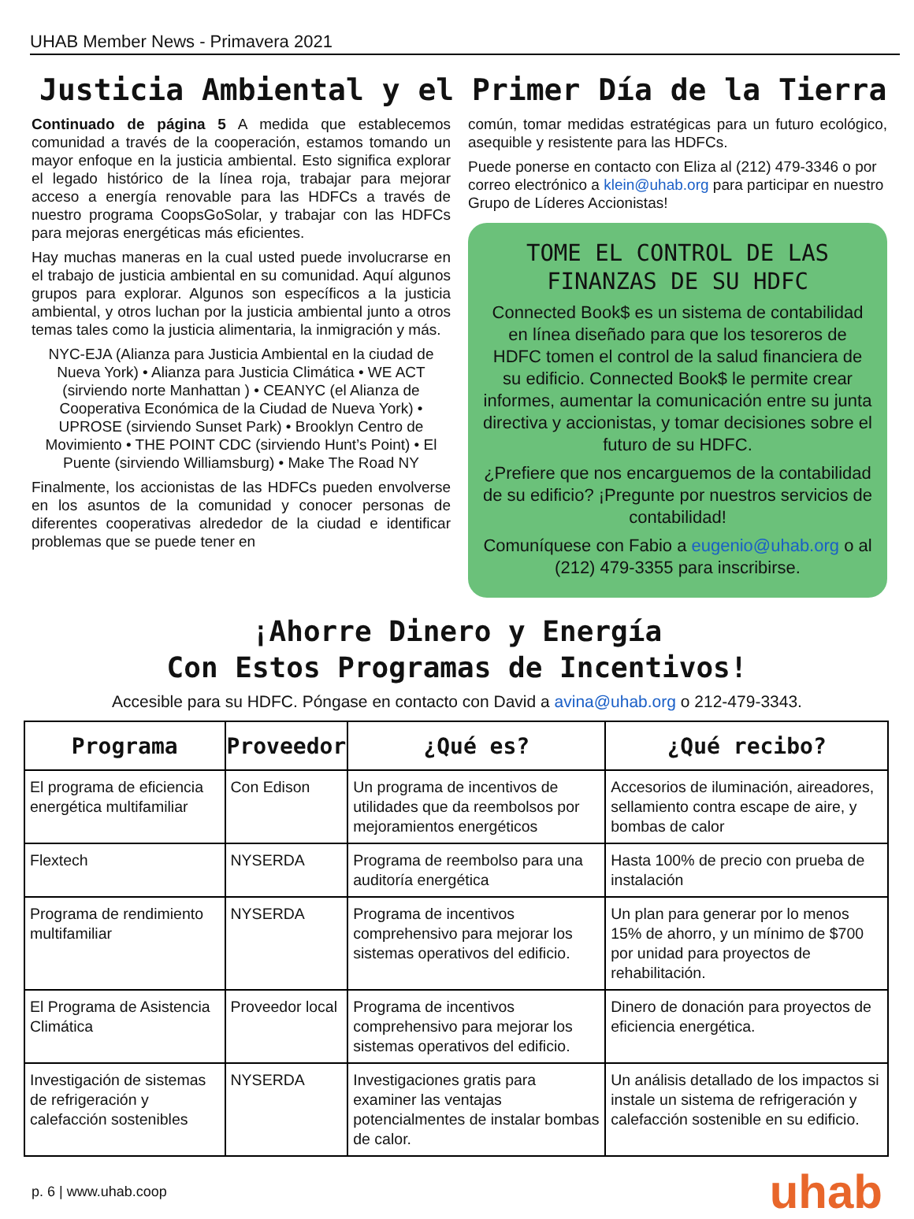UHAB Member News - Primavera 2021
Justicia Ambiental y el Primer Día de la Tierra
Continuado de página 5 A medida que establecemos comunidad a través de la cooperación, estamos tomando un mayor enfoque en la justicia ambiental. Esto significa explorar el legado histórico de la línea roja, trabajar para mejorar acceso a energía renovable para las HDFCs a través de nuestro programa CoopsGoSolar, y trabajar con las HDFCs para mejoras energéticas más eficientes.
Hay muchas maneras en la cual usted puede involucrarse en el trabajo de justicia ambiental en su comunidad. Aquí algunos grupos para explorar. Algunos son específicos a la justicia ambiental, y otros luchan por la justicia ambiental junto a otros temas tales como la justicia alimentaria, la inmigración y más.
NYC-EJA (Alianza para Justicia Ambiental en la ciudad de Nueva York) • Alianza para Justicia Climática • WE ACT (sirviendo norte Manhattan ) • CEANYC (el Alianza de Cooperativa Económica de la Ciudad de Nueva York) • UPROSE (sirviendo Sunset Park) • Brooklyn Centro de Movimiento • THE POINT CDC (sirviendo Hunt’s Point) • El Puente (sirviendo Williamsburg) • Make The Road NY
Finalmente, los accionistas de las HDFCs pueden envolverse en los asuntos de la comunidad y conocer personas de diferentes cooperativas alrededor de la ciudad e identificar problemas que se puede tener en
común, tomar medidas estratégicas para un futuro ecológico, asequible y resistente para las HDFCs.
Puede ponerse en contacto con Eliza al (212) 479-3346 o por correo electrónico a klein@uhab.org para participar en nuestro Grupo de Líderes Accionistas!
TOME EL CONTROL DE LAS FINANZAS DE SU HDFC
Connected Book$ es un sistema de contabilidad en línea diseñado para que los tesoreros de HDFC tomen el control de la salud financiera de su edificio. Connected Book$ le permite crear informes, aumentar la comunicación entre su junta directiva y accionistas, y tomar decisiones sobre el futuro de su HDFC.
¿Prefiere que nos encarguemos de la contabilidad de su edificio? ¡Pregunte por nuestros servicios de contabilidad!
Comuníquese con Fabio a eugenio@uhab.org o al (212) 479-3355 para inscribirse.
¡Ahorre Dinero y Energía
Con Estos Programas de Incentivos!
Accesible para su HDFC. Póngase en contacto con David a avina@uhab.org o 212-479-3343.
| Programa | Proveedor | ¿Qué es? | ¿Qué recibo? |
| --- | --- | --- | --- |
| El programa de eficiencia energética multifamiliar | Con Edison | Un programa de incentivos de utilidades que da reembolsos por mejoramientos energéticos | Accesorios de iluminación, aireadores, sellamiento contra escape de aire, y bombas de calor |
| Flextech | NYSERDA | Programa de reembolso para una auditoría energética | Hasta 100% de precio con prueba de instalación |
| Programa de rendimiento multifamiliar | NYSERDA | Programa de incentivos comprehensivo para mejorar los sistemas operativos del edificio. | Un plan para generar por lo menos 15% de ahorro, y un mínimo de $700 por unidad para proyectos de rehabilitación. |
| El Programa de Asistencia Climática | Proveedor local | Programa de incentivos comprehensivo para mejorar los sistemas operativos del edificio. | Dinero de donación para proyectos de eficiencia energética. |
| Investigación de sistemas de refrigeración y calefacción sostenibles | NYSERDA | Investigaciones gratis para examiner las ventajas potencialmentes de instalar bombas de calor. | Un análisis detallado de los impactos si instale un sistema de refrigeración y calefacción sostenible en su edificio. |
p. 6 | www.uhab.coop uhab